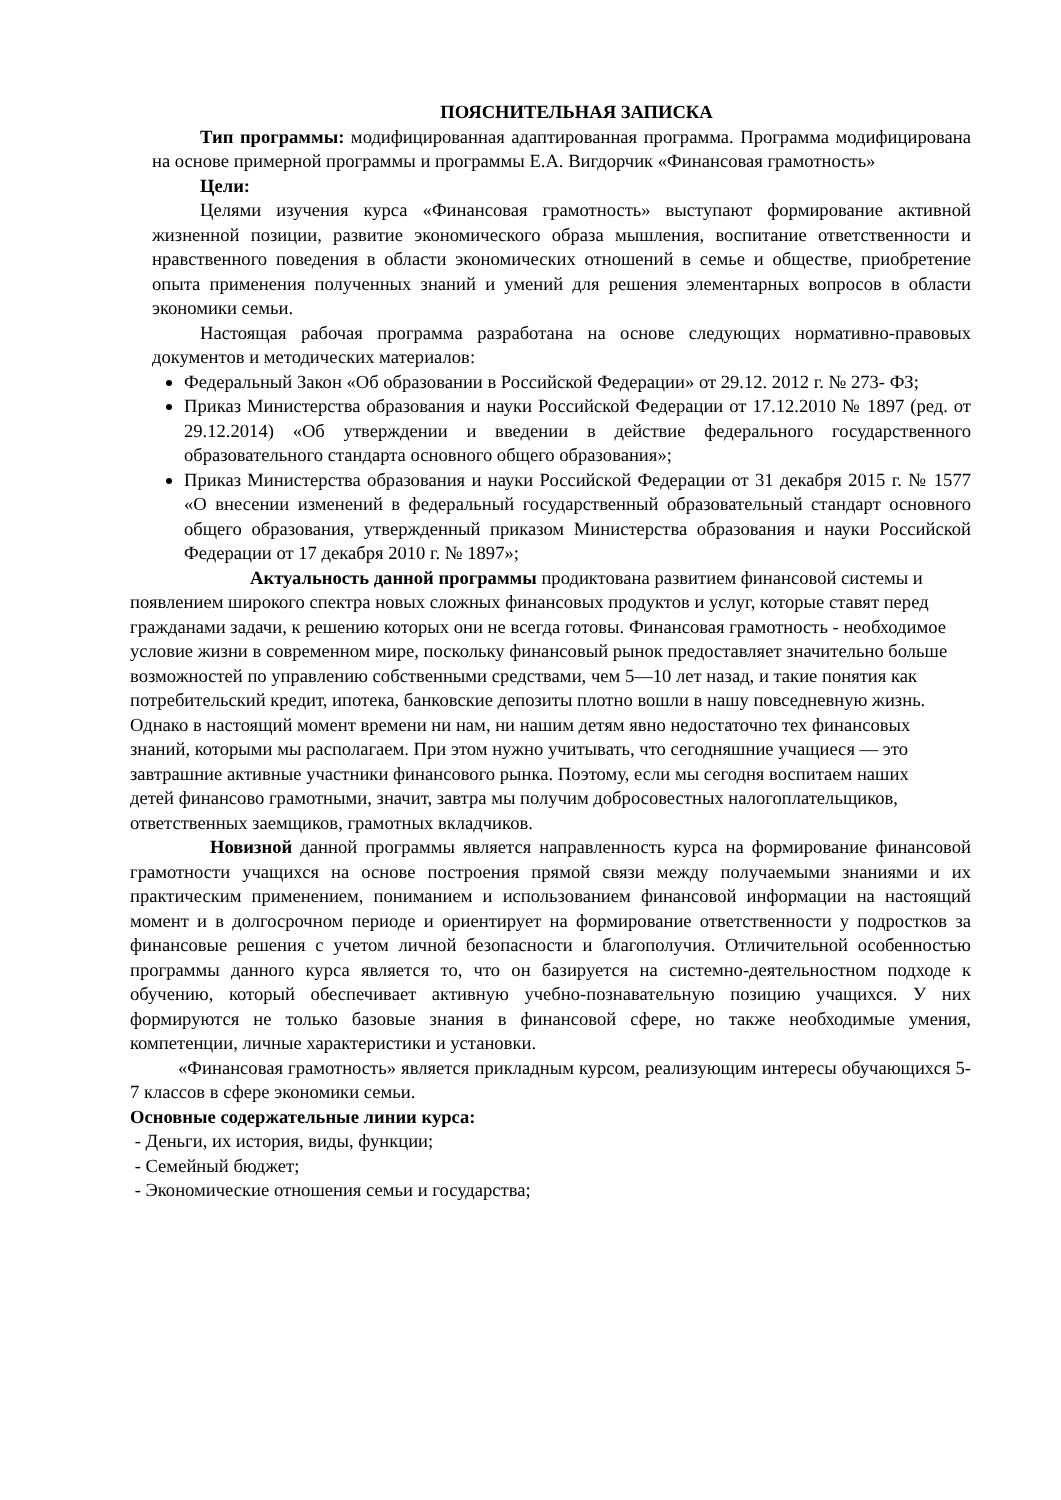ПОЯСНИТЕЛЬНАЯ ЗАПИСКА
Тип программы: модифицированная адаптированная программа. Программа модифицирована на основе примерной программы и программы Е.А. Вигдорчик «Финансовая грамотность»
Цели:
Целями изучения курса «Финансовая грамотность» выступают формирование активной жизненной позиции, развитие экономического образа мышления, воспитание ответственности и нравственного поведения в области экономических отношений в семье и обществе, приобретение опыта применения полученных знаний и умений для решения элементарных вопросов в области экономики семьи.
Настоящая рабочая программа разработана на основе следующих нормативно-правовых документов и методических материалов:
Федеральный Закон «Об образовании в Российской Федерации» от 29.12. 2012 г. № 273- ФЗ;
Приказ Министерства образования и науки Российской Федерации от 17.12.2010 № 1897 (ред. от 29.12.2014) «Об утверждении и введении в действие федерального государственного образовательного стандарта основного общего образования»;
Приказ Министерства образования и науки Российской Федерации от 31 декабря 2015 г. № 1577 «О внесении изменений в федеральный государственный образовательный стандарт основного общего образования, утвержденный приказом Министерства образования и науки Российской Федерации от 17 декабря 2010 г. № 1897»;
Актуальность данной программы продиктована развитием финансовой системы и появлением широкого спектра новых сложных финансовых продуктов и услуг, которые ставят перед гражданами задачи, к решению которых они не всегда готовы. Финансовая грамотность - необходимое условие жизни в современном мире, поскольку финансовый рынок предоставляет значительно больше возможностей по управлению собственными средствами, чем 5—10 лет назад, и такие понятия как потребительский кредит, ипотека, банковские депозиты плотно вошли в нашу повседневную жизнь. Однако в настоящий момент времени ни нам, ни нашим детям явно недостаточно тех финансовых знаний, которыми мы располагаем. При этом нужно учитывать, что сегодняшние учащиеся — это завтрашние активные участники финансового рынка. Поэтому, если мы сегодня воспитаем наших детей финансово грамотными, значит, завтра мы получим добросовестных налогоплательщиков, ответственных заемщиков, грамотных вкладчиков.
Новизной данной программы является направленность курса на формирование финансовой грамотности учащихся на основе построения прямой связи между получаемыми знаниями и их практическим применением, пониманием и использованием финансовой информации на настоящий момент и в долгосрочном периоде и ориентирует на формирование ответственности у подростков за финансовые решения с учетом личной безопасности и благополучия. Отличительной особенностью программы данного курса является то, что он базируется на системно-деятельностном подходе к обучению, который обеспечивает активную учебно-познавательную позицию учащихся. У них формируются не только базовые знания в финансовой сфере, но также необходимые умения, компетенции, личные характеристики и установки.
«Финансовая грамотность» является прикладным курсом, реализующим интересы обучающихся 5-7 классов в сфере экономики семьи.
Основные содержательные линии курса:
- Деньги, их история, виды, функции;
- Семейный бюджет;
- Экономические отношения семьи и государства;